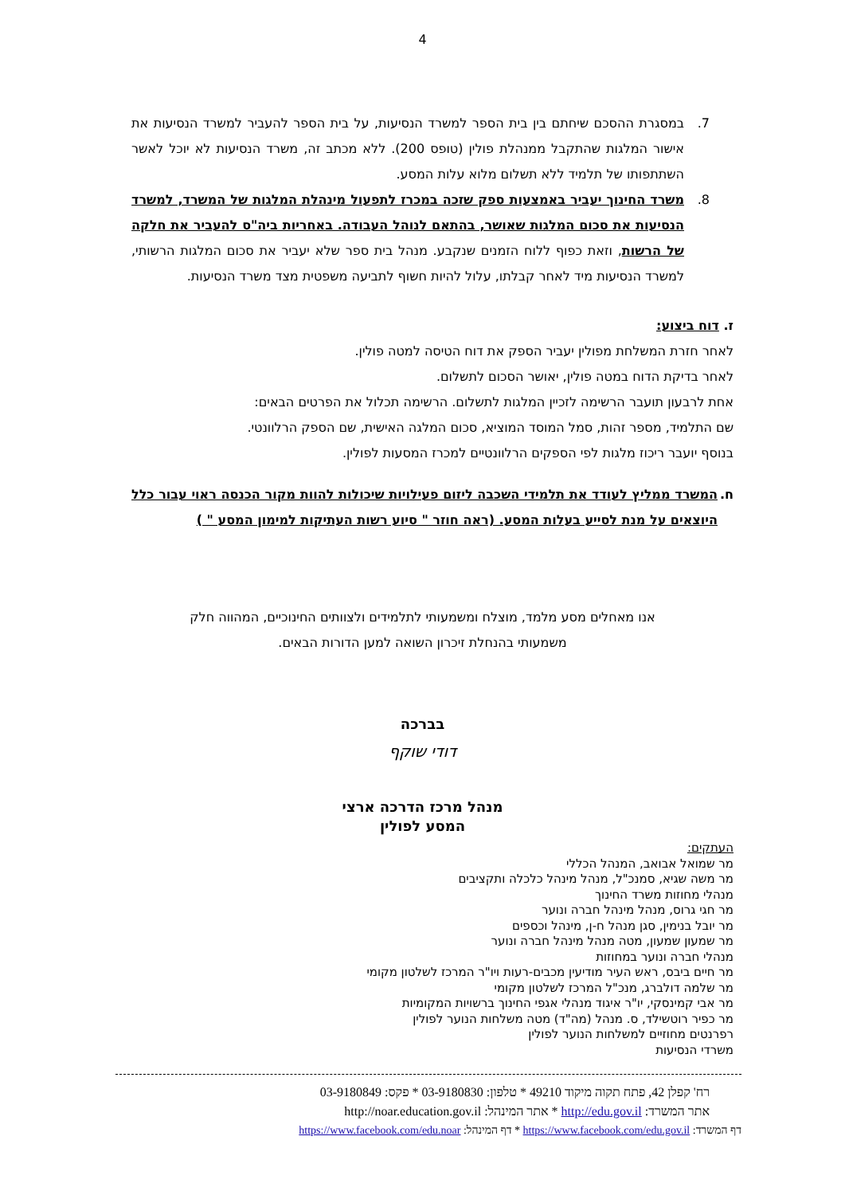4
7. במסגרת ההסכם שיחתם בין בית הספר למשרד הנסיעות, על בית הספר להעביר למשרד הנסיעות את אישור המלגות שהתקבל ממנהלת פולין (טופס 200). ללא מכתב זה, משרד הנסיעות לא יוכל לאשר השתתפותו של תלמיד ללא תשלום מלוא עלות המסע.
8. משרד החינוך יעביר באמצעות ספק שזכה במכרז לתפעול מינהלת המלגות של המשרד, למשרד הנסיעות את סכום המלגות שאושר, בהתאם לנוהל העבודה. באחריות ביה"ס להעביר את חלקה של הרשות, וזאת כפוף ללוח הזמנים שנקבע. מנהל בית ספר שלא יעביר את סכום המלגות הרשותי, למשרד הנסיעות מיד לאחר קבלתו, עלול להיות חשוף לתביעה משפטית מצד משרד הנסיעות.
ז. דוח ביצוע:
לאחר חזרת המשלחת מפולין יעביר הספק את דוח הטיסה למטה פולין.
לאחר בדיקת הדוח במטה פולין, יאושר הסכום לתשלום.
אחת לרבעון תועבר הרשימה לזכיין המלגות לתשלום. הרשימה תכלול את הפרטים הבאים:
שם התלמיד, מספר זהות, סמל המוסד המוציא, סכום המלגה האישית, שם הספק הרלוונטי.
בנוסף יועבר ריכוז מלגות לפי הספקים הרלוונטיים למכרז המסעות לפולין.
ח. המשרד ממליץ לעודד את תלמידי השכבה ליזום פעילויות שיכולות להוות מקור הכנסה ראוי עבור כלל היוצאים על מנת לסייע בעלות המסע. (ראה חוזר " סיוע רשות העתיקות למימון המסע " )
אנו מאחלים מסע מלמד, מוצלח ומשמעותי לתלמידים ולצוותים החינוכיים, המהווה חלק
משמעותי בהנחלת זיכרון השואה למען הדורות הבאים.
בברכה
דודי שוקף
מנהל מרכז הדרכה ארצי
המסע לפולין
העתקים:
מר שמואל אבואב, המנהל הכללי
מר משה שגיא, סמנכ"ל, מנהל מינהל כלכלה ותקציבים
מנהלי מחוזות משרד החינוך
מר חגי גרוס, מנהל מינהל חברה ונוער
מר יובל בנימין, סגן מנהל ח-ן, מינהל וכספים
מר שמעון שמעון, מטה מנהל מינהל חברה ונוער
מנהלי חברה ונוער במחוזות
מר חיים ביבס, ראש העיר מודיעין מכבים-רעות ויו"ר המרכז לשלטון מקומי
מר שלמה דולברג, מנכ"ל המרכז לשלטון מקומי
מר אבי קמינסקי, יו"ר איגוד מנהלי אגפי החינוך ברשויות המקומיות
מר כפיר רוטשילד, ס. מנהל (מה"ד) מטה משלחות הנוער לפולין
רפרנטים מחוזיים למשלחות הנוער לפולין
משרדי הנסיעות
רח' קפלן 42, פתח תקוה מיקוד 49210 * טלפון: 03-9180830 * פקס: 03-9180849
אתר המשרד: http://edu.gov.il * אתר המינהל: http://noar.education.gov.il
דף המשרד: https://www.facebook.com/edu.gov.il * דף המינהל: https://www.facebook.com/edu.noar